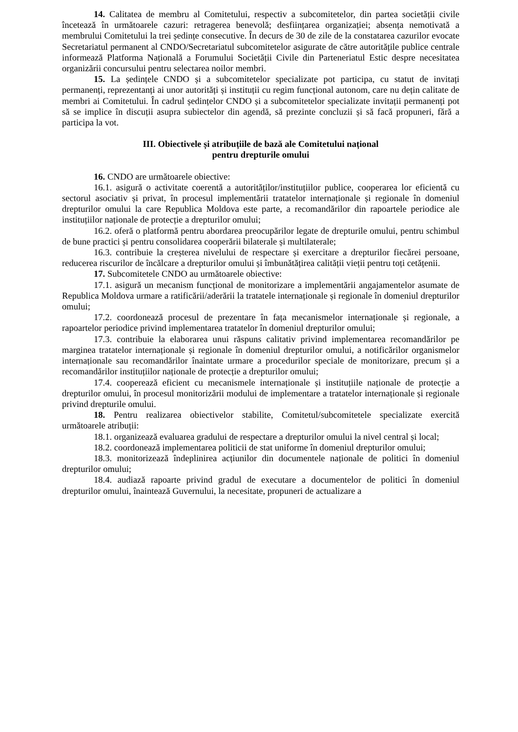14. Calitatea de membru al Comitetului, respectiv a subcomitetelor, din partea societății civile încetează în următoarele cazuri: retragerea benevolă; desființarea organizației; absența nemotivată a membrului Comitetului la trei ședințe consecutive. În decurs de 30 de zile de la constatarea cazurilor evocate Secretariatul permanent al CNDO/Secretariatul subcomitetelor asigurate de către autoritățile publice centrale informează Platforma Națională a Forumului Societății Civile din Parteneriatul Estic despre necesitatea organizării concursului pentru selectarea noilor membri.
15. La ședințele CNDO și a subcomitetelor specializate pot participa, cu statut de invitați permanenți, reprezentanți ai unor autorități și instituții cu regim funcțional autonom, care nu dețin calitate de membri ai Comitetului. În cadrul ședințelor CNDO și a subcomitetelor specializate invitații permanenți pot să se implice în discuții asupra subiectelor din agendă, să prezinte concluzii și să facă propuneri, fără a participa la vot.
III. Obiectivele și atribuțiile de bază ale Comitetului național
pentru drepturile omului
16. CNDO are următoarele obiective:
16.1. asigură o activitate coerentă a autorităților/instituțiilor publice, cooperarea lor eficientă cu sectorul asociativ și privat, în procesul implementării tratatelor internaționale și regionale în domeniul drepturilor omului la care Republica Moldova este parte, a recomandărilor din rapoartele periodice ale instituțiilor naționale de protecție a drepturilor omului;
16.2. oferă o platformă pentru abordarea preocupărilor legate de drepturile omului, pentru schimbul de bune practici și pentru consolidarea cooperării bilaterale și multilaterale;
16.3. contribuie la creșterea nivelului de respectare și exercitare a drepturilor fiecărei persoane, reducerea riscurilor de încălcare a drepturilor omului și îmbunătățirea calității vieții pentru toți cetățenii.
17. Subcomitetele CNDO au următoarele obiective:
17.1. asigură un mecanism funcțional de monitorizare a implementării angajamentelor asumate de Republica Moldova urmare a ratificării/aderării la tratatele internaționale și regionale în domeniul drepturilor omului;
17.2. coordonează procesul de prezentare în fața mecanismelor internaționale și regionale, a rapoartelor periodice privind implementarea tratatelor în domeniul drepturilor omului;
17.3. contribuie la elaborarea unui răspuns calitativ privind implementarea recomandărilor pe marginea tratatelor internaționale și regionale în domeniul drepturilor omului, a notificărilor organismelor internaționale sau recomandărilor înaintate urmare a procedurilor speciale de monitorizare, precum și a recomandărilor instituțiilor naționale de protecție a drepturilor omului;
17.4. cooperează eficient cu mecanismele internaționale și instituțiile naționale de protecție a drepturilor omului, în procesul monitorizării modului de implementare a tratatelor internaționale și regionale privind drepturile omului.
18. Pentru realizarea obiectivelor stabilite, Comitetul/subcomitetele specializate exercită următoarele atribuții:
18.1. organizează evaluarea gradului de respectare a drepturilor omului la nivel central și local;
18.2. coordonează implementarea politicii de stat uniforme în domeniul drepturilor omului;
18.3. monitorizează îndeplinirea acțiunilor din documentele naționale de politici în domeniul drepturilor omului;
18.4. audiază rapoarte privind gradul de executare a documentelor de politici în domeniul drepturilor omului, înaintează Guvernului, la necesitate, propuneri de actualizare a